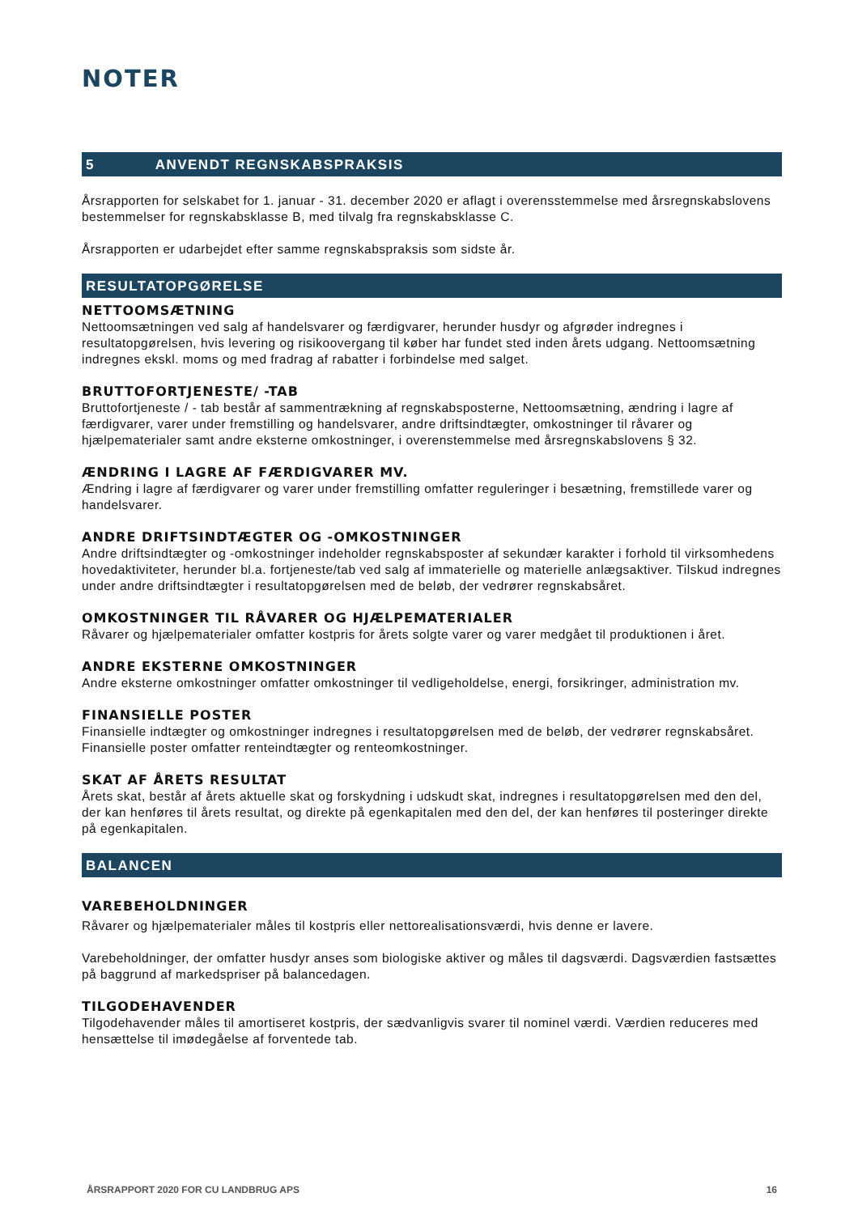NOTER
5 ANVENDT REGNSKABSPRAKSIS
Årsrapporten for selskabet for 1. januar - 31. december 2020 er aflagt i overensstemmelse med årsregnskabslovens bestemmelser for regnskabsklasse B, med tilvalg fra regnskabsklasse C.
Årsrapporten er udarbejdet efter samme regnskabspraksis som sidste år.
RESULTATOPGØRELSE
NETTOOMSÆTNING
Nettoomsætningen ved salg af handelsvarer og færdigvarer, herunder husdyr og afgrøder indregnes i resultatopgørelsen, hvis levering og risikoovergang til køber har fundet sted inden årets udgang. Nettoomsætning indregnes ekskl. moms og med fradrag af rabatter i forbindelse med salget.
BRUTTOFORTJENESTE/ -TAB
Bruttofortjeneste / - tab består af sammentrækning af regnskabsposterne, Nettoomsætning, ændring i lagre af færdigvarer, varer under fremstilling og handelsvarer, andre driftsindtægter, omkostninger til råvarer og hjælpematerialer samt andre eksterne omkostninger, i overenstemmelse med årsregnskabslovens § 32.
ÆNDRING I LAGRE AF FÆRDIGVARER MV.
Ændring i lagre af færdigvarer og varer under fremstilling omfatter reguleringer i besætning, fremstillede varer og handelsvarer.
ANDRE DRIFTSINDTÆGTER OG -OMKOSTNINGER
Andre driftsindtægter og -omkostninger indeholder regnskabsposter af sekundær karakter i forhold til virksomhedens hovedaktiviteter, herunder bl.a. fortjeneste/tab ved salg af immaterielle og materielle anlægsaktiver. Tilskud indregnes under andre driftsindtægter i resultatopgørelsen med de beløb, der vedrører regnskabsåret.
OMKOSTNINGER TIL RÅVARER OG HJÆLPEMATERIALER
Råvarer og hjælpematerialer omfatter kostpris for årets solgte varer og varer medgået til produktionen i året.
ANDRE EKSTERNE OMKOSTNINGER
Andre eksterne omkostninger omfatter omkostninger til vedligeholdelse, energi, forsikringer, administration mv.
FINANSIELLE POSTER
Finansielle indtægter og omkostninger indregnes i resultatopgørelsen med de beløb, der vedrører regnskabsåret. Finansielle poster omfatter renteindtægter og renteomkostninger.
SKAT AF ÅRETS RESULTAT
Årets skat, består af årets aktuelle skat og forskydning i udskudt skat, indregnes i resultatopgørelsen med den del, der kan henføres til årets resultat, og direkte på egenkapitalen med den del, der kan henføres til posteringer direkte på egenkapitalen.
BALANCEN
VAREBEHOLDNINGER
Råvarer og hjælpematerialer måles til kostpris eller nettorealisationsværdi, hvis denne er lavere.
Varebeholdninger, der omfatter husdyr anses som biologiske aktiver og måles til dagsværdi. Dagsværdien fastsættes på baggrund af markedspriser på balancedagen.
TILGODEHAVENDER
Tilgodehavender måles til amortiseret kostpris, der sædvanligvis svarer til nominel værdi. Værdien reduceres med hensættelse til imødegåelse af forventede tab.
ÅRSRAPPORT 2020 FOR CU LANDBRUG APS 16